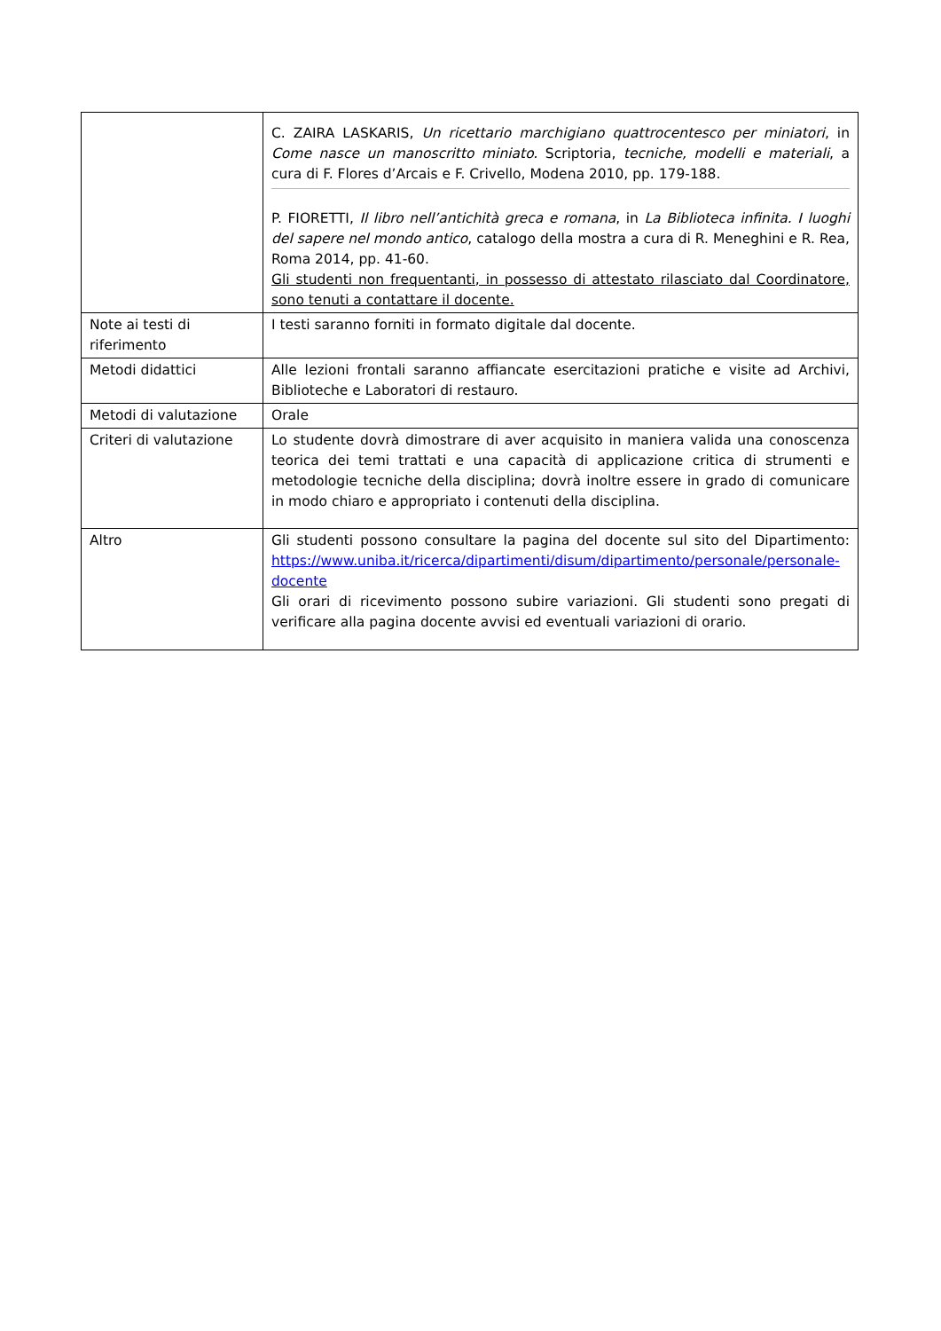| | C. ZAIRA LASKARIS, Un ricettario marchigiano quattrocentesco per miniatori , in Come nasce un manoscritto miniato. Scriptoria, tecniche, modelli e materiali , a cura di F. Flores d’Arcais e F. Crivello, Modena 2010, pp. 179-188. P. FIORETTI, Il libro nell’antichità greca e romana , in La Biblioteca infinita. I luoghi del sapere nel mondo antico , catalogo della mostra a cura di R. Meneghini e R. Rea, Roma 2014, pp. 41-60. Gli studenti non frequentanti, in possesso di attestato rilasciato dal Coordinatore, sono tenuti a contattare il docente. |
| Note ai testi di riferimento | I testi saranno forniti in formato digitale dal docente. |
| Metodi didattici | Alle lezioni frontali saranno affiancate esercitazioni pratiche e visite ad Archivi, Biblioteche e Laboratori di restauro. |
| Metodi di valutazione | Orale |
| Criteri di valutazione | Lo studente dovrà dimostrare di aver acquisito in maniera valida una conoscenza teorica dei temi trattati e una capacità di applicazione critica di strumenti e metodologie tecniche della disciplina; dovrà inoltre essere in grado di comunicare in modo chiaro e appropriato i contenuti della disciplina. |
| Altro | Gli studenti possono consultare la pagina del docente sul sito del Dipartimento: https://www.uniba.it/ricerca/dipartimenti/disum/dipartimento/personale/personale-docente Gli orari di ricevimento possono subire variazioni. Gli studenti sono pregati di verificare alla pagina docente avvisi ed eventuali variazioni di orario. |